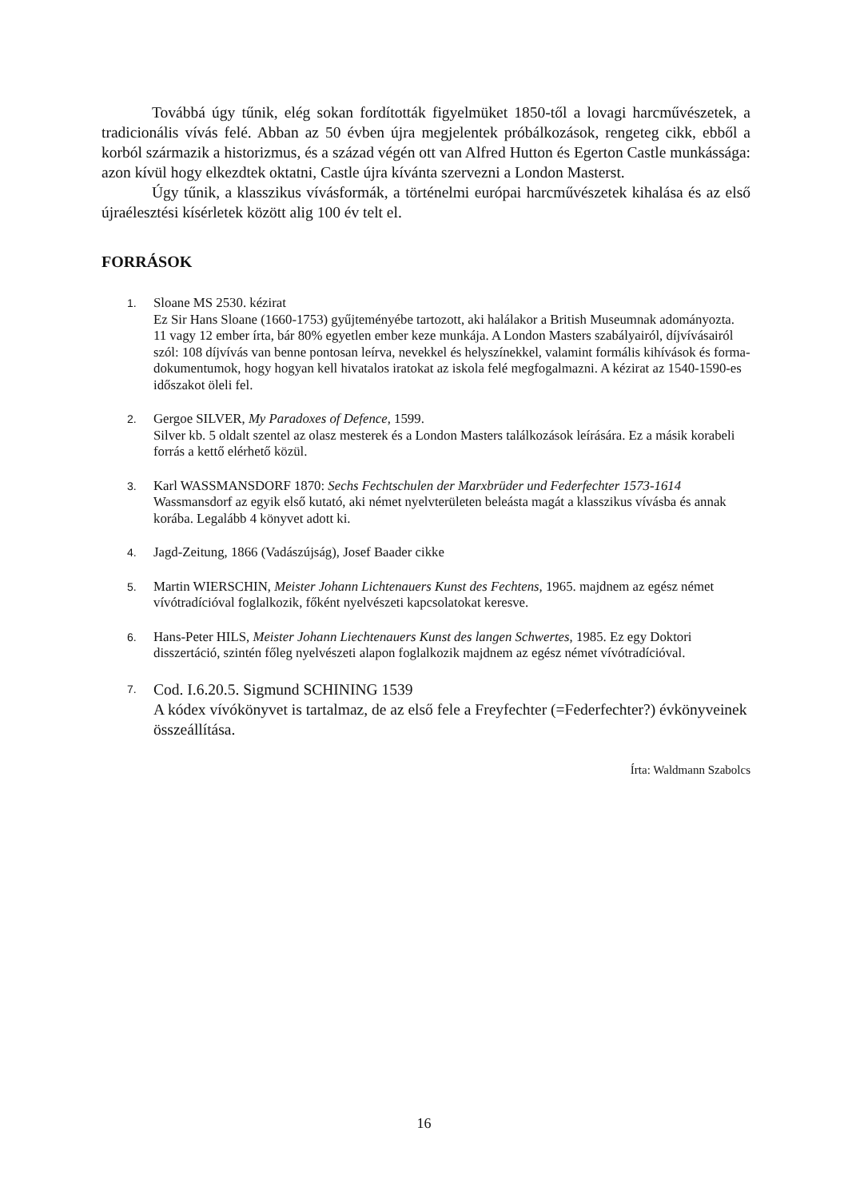Továbbá úgy tűnik, elég sokan fordították figyelmüket 1850-től a lovagi harcművészetek, a tradicionális vívás felé. Abban az 50 évben újra megjelentek próbálkozások, rengeteg cikk, ebből a korból származik a historizmus, és a század végén ott van Alfred Hutton és Egerton Castle munkássága: azon kívül hogy elkezdtek oktatni, Castle újra kívánta szervezni a London Masterst.
Úgy tűnik, a klasszikus vívásformák, a történelmi európai harcművészetek kihalása és az első újraélesztési kísérletek között alig 100 év telt el.
FORRÁSOK
1.
Sloane MS 2530. kézirat
Ez Sir Hans Sloane (1660-1753) gyűjteményébe tartozott, aki halálakor a British Museumnak adományozta. 11 vagy 12 ember írta, bár 80% egyetlen ember keze munkája. A London Masters szabályairól, díjvívásairól szól: 108 díjvívás van benne pontosan leírva, nevekkel és helyszínekkel, valamint formális kihívások és forma-dokumentumok, hogy hogyan kell hivatalos iratokat az iskola felé megfogalmazni. A kézirat az 1540-1590-es időszakot öleli fel.
2.
Gergoe SILVER, My Paradoxes of Defence, 1599.
Silver kb. 5 oldalt szentel az olasz mesterek és a London Masters találkozások leírására. Ez a másik korabeli forrás a kettő elérhető közül.
3.
Karl WASSMANSDORF 1870: Sechs Fechtschulen der Marxbrüder und Federfechter 1573-1614
Wassmansdorf az egyik első kutató, aki német nyelvterületen beleásta magát a klasszikus vívásba és annak korába. Legalább 4 könyvet adott ki.
4.
Jagd-Zeitung, 1866 (Vadászújság), Josef Baader cikke
5.
Martin WIERSCHIN, Meister Johann Lichtenauers Kunst des Fechtens, 1965. majdnem az egész német vívótradícióval foglalkozik, főként nyelvészeti kapcsolatokat keresve.
6.
Hans-Peter HILS, Meister Johann Liechtenauers Kunst des langen Schwertes, 1985. Ez egy Doktori disszertáció, szintén főleg nyelvészeti alapon foglalkozik majdnem az egész német vívótradícióval.
7.
Cod. I.6.20.5. Sigmund SCHINING 1539
A kódex vívókönyvet is tartalmaz, de az első fele a Freyfechter (=Federfechter?) évkönyveinek összeállítása.
Írta: Waldmann Szabolcs
16